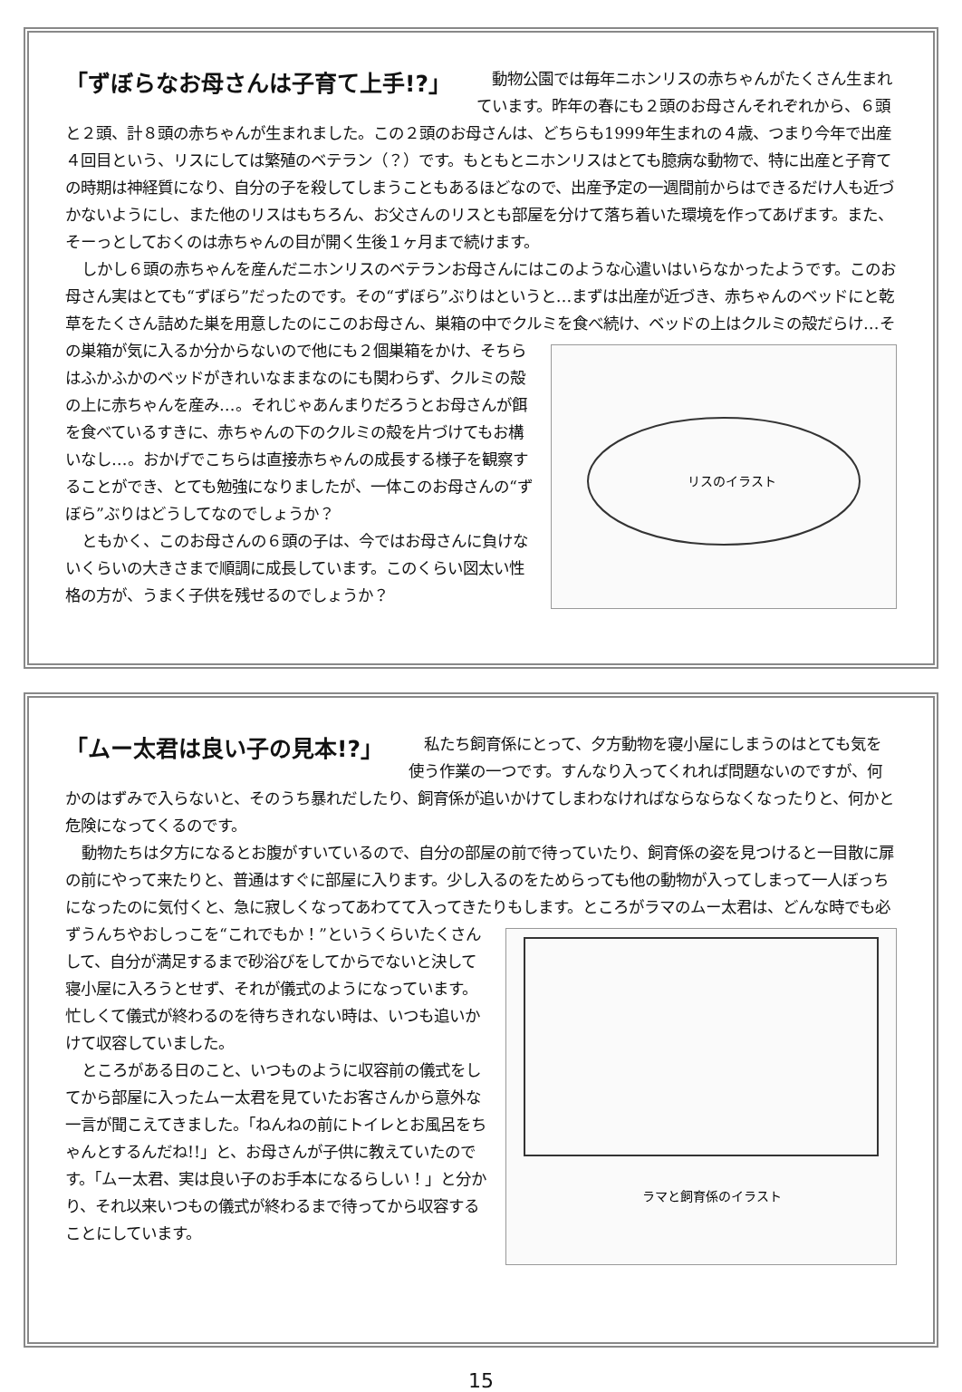「ずぼらなお母さんは子育て上手!?」
動物公園では毎年ニホンリスの赤ちゃんがたくさん生まれています。昨年の春にも２頭のお母さんそれぞれから、６頭と２頭、計８頭の赤ちゃんが生まれました。この２頭のお母さんは、どちらも1999年生まれの４歳、つまり今年で出産４回目という、リスにしては繁殖のベテラン（？）です。もともとニホンリスはとても臆病な動物で、特に出産と子育ての時期は神経質になり、自分の子を殺してしまうこともあるほどなので、出産予定の一週間前からはできるだけ人も近づかないようにし、また他のリスはもちろん、お父さんのリスとも部屋を分けて落ち着いた環境を作ってあげます。また、そーっとしておくのは赤ちゃんの目が開く生後１ヶ月まで続けます。
しかし６頭の赤ちゃんを産んだニホンリスのベテランお母さんにはこのような心遣いはいらなかったようです。このお母さん実はとても“ずぼら”だったのです。その“ずぼら”ぶりはというと…まずは出産が近づき、赤ちゃんのベッドにと乾草をたくさん詰めた巣を用意したのにこのお母さん、巣箱の中でクルミを食べ続け、ベッドの上はクルミの殻だらけ…その巣箱が気に入るか分からないので他にも２個巣箱をかけ、そ
リスのイラスト
ちらはふかふかのベッドがきれいなままなのにも関わらず、クルミの殻の上に赤ちゃんを産み…。それじゃあんまりだろうとお母さんが餌を食べているすきに、赤ちゃんの下のクルミの殻を片づけてもお構いなし…。おかげでこちらは直接赤ちゃんの成長する様子を観察することができ、とても勉強になりましたが、一体このお母さんの“ずぼら”ぶりはどうしてなのでしょうか？
ともかく、このお母さんの６頭の子は、今ではお母さんに負けないくらいの大きさまで順調に成長しています。このくらい図太い性格の方が、うまく子供を残せるのでしょうか？
「ムー太君は良い子の見本!?」
私たち飼育係にとって、夕方動物を寝小屋にしまうのはとても気を使う作業の一つです。すんなり入ってくれれば問題ないのですが、何かのはずみで入らないと、そのうち暴れだしたり、飼育係が追いかけてしまわなければならならなくなったりと、何かと危険になってくるのです。
動物たちは夕方になるとお腹がすいているので、自分の部屋の前で待っていたり、飼育係の姿を見つけると一目散に扉の前にやって来たりと、普通はすぐに部屋に入ります。少し入るのをためらっても他の動物が入ってしまって一人ぼっちになったのに気付くと、急に寂しくなってあわてて入ってきたりもします。ところがラマのムー太君は、
ラマと飼育係のイラスト
どんな時でも必ずうんちやおしっこを“これでもか！”というくらいたくさんして、自分が満足するまで砂浴びをしてからでないと決して寝小屋に入ろうとせず、それが儀式のようになっています。忙しくて儀式が終わるのを待ちきれない時は、いつも追いかけて収容していました。
ところがある日のこと、いつものように収容前の儀式をしてから部屋に入ったムー太君を見ていたお客さんから意外な一言が聞こえてきました。「ねんねの前にトイレとお風呂をちゃんとするんだね!!」と、お母さんが子供に教えていたのです。「ムー太君、実は良い子のお手本になるらしい！」と分かり、それ以来いつもの儀式が終わるまで待ってから収容することにしています。
15